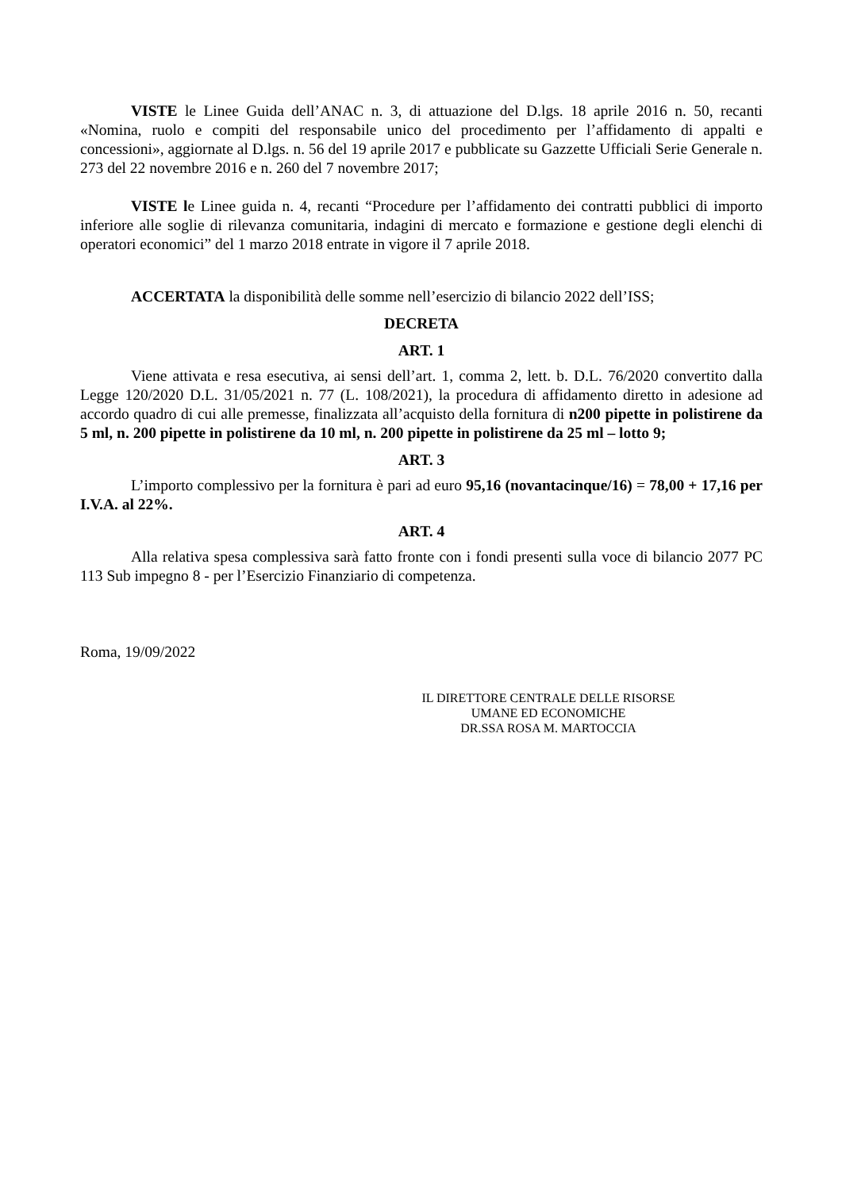VISTE le Linee Guida dell’ANAC n. 3, di attuazione del D.lgs. 18 aprile 2016 n. 50, recanti «Nomina, ruolo e compiti del responsabile unico del procedimento per l’affidamento di appalti e concessioni», aggiornate al D.lgs. n. 56 del 19 aprile 2017 e pubblicate su Gazzette Ufficiali Serie Generale n. 273 del 22 novembre 2016 e n. 260 del 7 novembre 2017;
VISTE le Linee guida n. 4, recanti “Procedure per l’affidamento dei contratti pubblici di importo inferiore alle soglie di rilevanza comunitaria, indagini di mercato e formazione e gestione degli elenchi di operatori economici” del 1 marzo 2018 entrate in vigore il 7 aprile 2018.
ACCERTATA la disponibilità delle somme nell’esercizio di bilancio 2022 dell’ISS;
DECRETA
ART. 1
Viene attivata e resa esecutiva, ai sensi dell’art. 1, comma 2, lett. b. D.L. 76/2020 convertito dalla Legge 120/2020 D.L. 31/05/2021 n. 77 (L. 108/2021), la procedura di affidamento diretto in adesione ad accordo quadro di cui alle premesse, finalizzata all’acquisto della fornitura di n200 pipette in polistirene da 5 ml, n. 200 pipette in polistirene da 10 ml, n. 200 pipette in polistirene da 25 ml – lotto 9;
ART. 3
L’importo complessivo per la fornitura è pari ad euro 95,16 (novantacinque/16) = 78,00 + 17,16 per I.V.A. al 22%.
ART. 4
Alla relativa spesa complessiva sarà fatto fronte con i fondi presenti sulla voce di bilancio 2077 PC 113 Sub impegno 8 - per l’Esercizio Finanziario di competenza.
Roma, 19/09/2022
IL DIRETTORE CENTRALE DELLE RISORSE
UMANE ED ECONOMICHE
DR.SSA ROSA M. MARTOCCIA